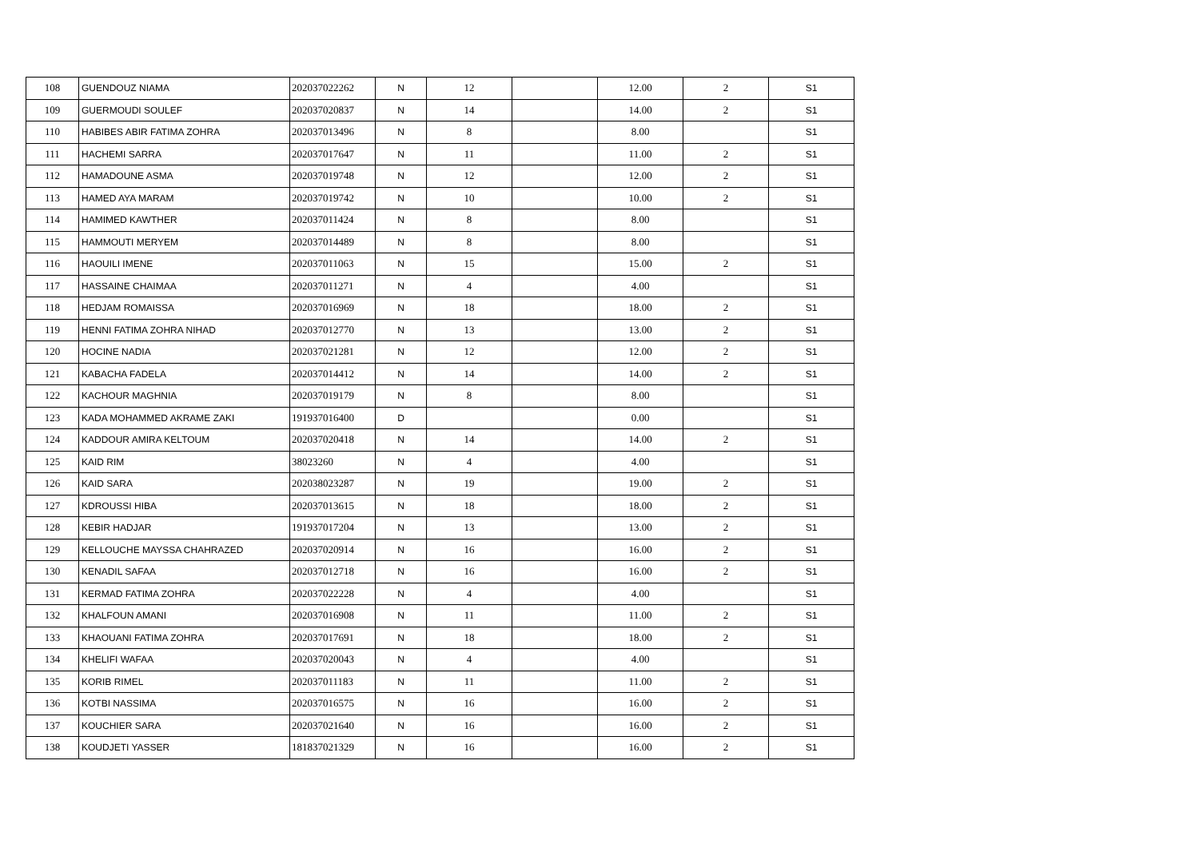| 108 | GUENDOUZ NIAMA | 202037022262 | N | 12 | | 12.00 | 2 | S1 |
| 109 | GUERMOUDI SOULEF | 202037020837 | N | 14 | | 14.00 | 2 | S1 |
| 110 | HABIBES ABIR FATIMA ZOHRA | 202037013496 | N | 8 | | 8.00 | | S1 |
| 111 | HACHEMI SARRA | 202037017647 | N | 11 | | 11.00 | 2 | S1 |
| 112 | HAMADOUNE ASMA | 202037019748 | N | 12 | | 12.00 | 2 | S1 |
| 113 | HAMED AYA MARAM | 202037019742 | N | 10 | | 10.00 | 2 | S1 |
| 114 | HAMIMED KAWTHER | 202037011424 | N | 8 | | 8.00 | | S1 |
| 115 | HAMMOUTI MERYEM | 202037014489 | N | 8 | | 8.00 | | S1 |
| 116 | HAOUILI IMENE | 202037011063 | N | 15 | | 15.00 | 2 | S1 |
| 117 | HASSAINE CHAIMAA | 202037011271 | N | 4 | | 4.00 | | S1 |
| 118 | HEDJAM ROMAISSA | 202037016969 | N | 18 | | 18.00 | 2 | S1 |
| 119 | HENNI FATIMA ZOHRA NIHAD | 202037012770 | N | 13 | | 13.00 | 2 | S1 |
| 120 | HOCINE NADIA | 202037021281 | N | 12 | | 12.00 | 2 | S1 |
| 121 | KABACHA FADELA | 202037014412 | N | 14 | | 14.00 | 2 | S1 |
| 122 | KACHOUR MAGHNIA | 202037019179 | N | 8 | | 8.00 | | S1 |
| 123 | KADA MOHAMMED AKRAME ZAKI | 191937016400 | D | | | 0.00 | | S1 |
| 124 | KADDOUR AMIRA KELTOUM | 202037020418 | N | 14 | | 14.00 | 2 | S1 |
| 125 | KAID RIM | 38023260 | N | 4 | | 4.00 | | S1 |
| 126 | KAID SARA | 202038023287 | N | 19 | | 19.00 | 2 | S1 |
| 127 | KDROUSSI HIBA | 202037013615 | N | 18 | | 18.00 | 2 | S1 |
| 128 | KEBIR HADJAR | 191937017204 | N | 13 | | 13.00 | 2 | S1 |
| 129 | KELLOUCHE MAYSSA CHAHRAZED | 202037020914 | N | 16 | | 16.00 | 2 | S1 |
| 130 | KENADIL SAFAA | 202037012718 | N | 16 | | 16.00 | 2 | S1 |
| 131 | KERMAD FATIMA ZOHRA | 202037022228 | N | 4 | | 4.00 | | S1 |
| 132 | KHALFOUN AMANI | 202037016908 | N | 11 | | 11.00 | 2 | S1 |
| 133 | KHAOUANI FATIMA ZOHRA | 202037017691 | N | 18 | | 18.00 | 2 | S1 |
| 134 | KHELIFI WAFAA | 202037020043 | N | 4 | | 4.00 | | S1 |
| 135 | KORIB RIMEL | 202037011183 | N | 11 | | 11.00 | 2 | S1 |
| 136 | KOTBI NASSIMA | 202037016575 | N | 16 | | 16.00 | 2 | S1 |
| 137 | KOUCHIER SARA | 202037021640 | N | 16 | | 16.00 | 2 | S1 |
| 138 | KOUDJETI YASSER | 181837021329 | N | 16 | | 16.00 | 2 | S1 |